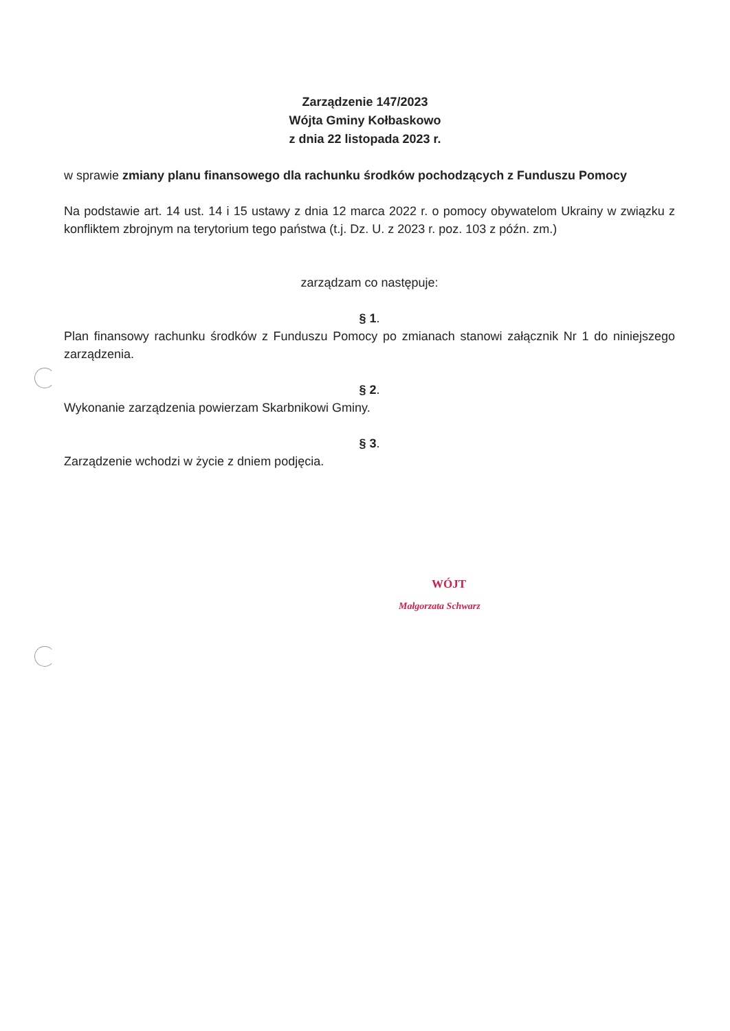Zarządzenie 147/2023
Wójta Gminy Kołbaskowo
z dnia 22 listopada 2023 r.
w sprawie zmiany planu finansowego dla rachunku środków pochodzących z Funduszu Pomocy
Na podstawie art. 14 ust. 14 i 15 ustawy z dnia 12 marca 2022 r. o pomocy obywatelom Ukrainy w związku z konfliktem zbrojnym na terytorium tego państwa (t.j. Dz. U. z 2023 r. poz. 103 z późn. zm.)
zarządzam co następuje:
§ 1.
Plan finansowy rachunku środków z Funduszu Pomocy po zmianach stanowi załącznik Nr 1 do niniejszego zarządzenia.
§ 2.
Wykonanie zarządzenia powierzam Skarbnikowi Gminy.
§ 3.
Zarządzenie wchodzi w życie z dniem podjęcia.
WÓJT
Małgorzata Schwarz